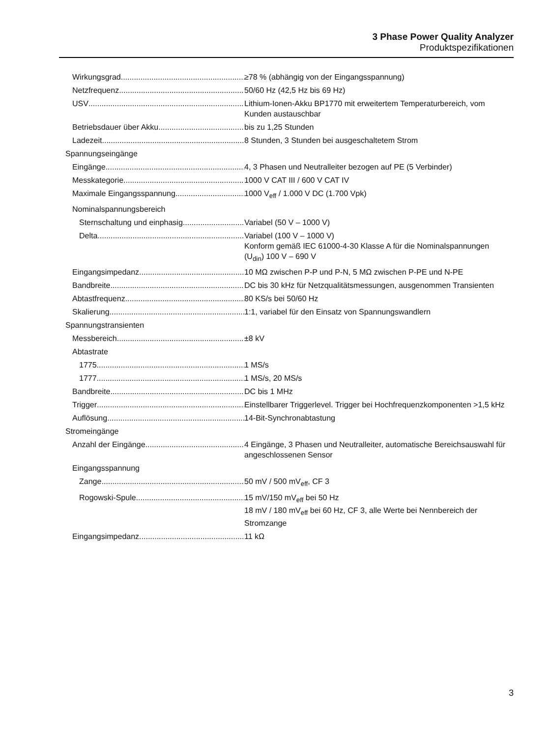3 Phase Power Quality Analyzer
Produktspezifikationen
Wirkungsgrad ≥78 % (abhängig von der Eingangsspannung)
Netzfrequenz 50/60 Hz (42,5 Hz bis 69 Hz)
USV Lithium-Ionen-Akku BP1770 mit erweitertem Temperaturbereich, vom Kunden austauschbar
Betriebsdauer über Akku bis zu 1,25 Stunden
Ladezeit 8 Stunden, 3 Stunden bei ausgeschaltetem Strom
Spannungseingänge
Eingänge 4, 3 Phasen und Neutralleiter bezogen auf PE (5 Verbinder)
Messkategorie 1000 V CAT III / 600 V CAT IV
Maximale Eingangsspannung 1000 V<sub>eff</sub> / 1.000 V DC (1.700 Vpk)
Nominalspannungsbereich
Sternschaltung und einphasig Variabel (50 V – 1000 V)
Delta Variabel (100 V – 1000 V)
Konform gemäß IEC 61000-4-30 Klasse A für die Nominalspannungen (U<sub>din</sub>) 100 V – 690 V
Eingangsimpedanz 10 MΩ zwischen P-P und P-N, 5 MΩ zwischen P-PE und N-PE
Bandbreite DC bis 30 kHz für Netzqualitätsmessungen, ausgenommen Transienten
Abtastfrequenz 80 KS/s bei 50/60 Hz
Skalierung 1:1, variabel für den Einsatz von Spannungswandlern
Spannungstransienten
Messbereich ±8 kV
Abtastrate
1775 1 MS/s
1777 1 MS/s, 20 MS/s
Bandbreite DC bis 1 MHz
Trigger Einstellbarer Triggerlevel. Trigger bei Hochfrequenzkomponenten >1,5 kHz
Auflösung 14-Bit-Synchronabtastung
Stromeingänge
Anzahl der Eingänge 4 Eingänge, 3 Phasen und Neutralleiter, automatische Bereichsauswahl für angeschlossenen Sensor
Eingangsspannung
Zange 50 mV / 500 mV<sub>eff</sub>, CF 3
Rogowski-Spule 15 mV/150 mV<sub>eff</sub> bei 50 Hz
18 mV / 180 mV<sub>eff</sub> bei 60 Hz, CF 3, alle Werte bei Nennbereich der Stromzange
Eingangsimpedanz 11 kΩ
3